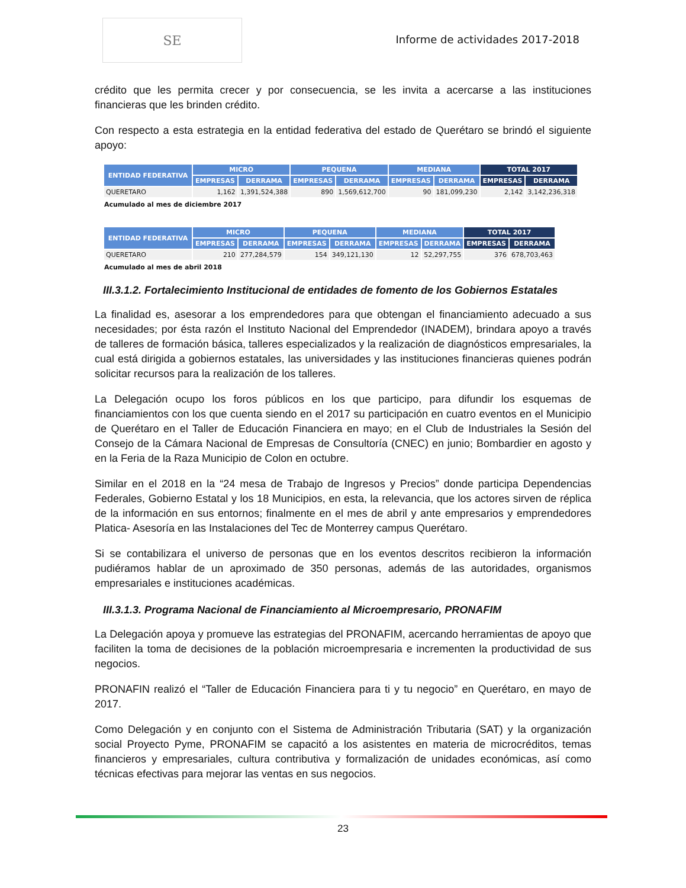SE
Informe de actividades 2017-2018
crédito que les permita crecer y por consecuencia, se les invita a acercarse a las instituciones financieras que les brinden crédito.
Con respecto a esta estrategia en la entidad federativa del estado de Querétaro se brindó el siguiente apoyo:
| ENTIDAD FEDERATIVA | MICRO | | PEQUENA | | MEDIANA | | TOTAL 2017 | |
| --- | --- | --- | --- | --- | --- | --- | --- | --- |
| | EMPRESAS | DERRAMA | EMPRESAS | DERRAMA | EMPRESAS | DERRAMA | EMPRESAS | DERRAMA |
| QUERETARO | 1,162 | 1,391,524,388 | 890 | 1,569,612,700 | 90 | 181,099,230 | 2,142 | 3,142,236,318 |
Acumulado al mes de diciembre 2017
| ENTIDAD FEDERATIVA | MICRO | | PEQUENA | | MEDIANA | | TOTAL 2017 | |
| --- | --- | --- | --- | --- | --- | --- | --- | --- |
| | EMPRESAS | DERRAMA | EMPRESAS | DERRAMA | EMPRESAS | DERRAMA | EMPRESAS | DERRAMA |
| QUERETARO | 210 | 277,284,579 | 154 | 349,121,130 | 12 | 52,297,755 | 376 | 678,703,463 |
Acumulado al mes de abril 2018
III.3.1.2. Fortalecimiento Institucional de entidades de fomento de los Gobiernos Estatales
La finalidad es, asesorar a los emprendedores para que obtengan el financiamiento adecuado a sus necesidades; por ésta razón el Instituto Nacional del Emprendedor (INADEM), brindara apoyo a través de talleres de formación básica, talleres especializados y la realización de diagnósticos empresariales, la cual está dirigida a gobiernos estatales, las universidades y las instituciones financieras quienes podrán solicitar recursos para la realización de los talleres.
La Delegación ocupo los foros públicos en los que participo, para difundir los esquemas de financiamientos con los que cuenta siendo en el 2017 su participación en cuatro eventos en el Municipio de Querétaro en el Taller de Educación Financiera en mayo; en el Club de Industriales la Sesión del Consejo de la Cámara Nacional de Empresas de Consultoría (CNEC) en junio; Bombardier en agosto y en la Feria de la Raza Municipio de Colon en octubre.
Similar en el 2018 en la “24 mesa de Trabajo de Ingresos y Precios” donde participa Dependencias Federales, Gobierno Estatal y los 18 Municipios, en esta, la relevancia, que los actores sirven de réplica de la información en sus entornos; finalmente en el mes de abril y ante empresarios y emprendedores Platica- Asesoría en las Instalaciones del Tec de Monterrey campus Querétaro.
Si se contabilizara el universo de personas que en los eventos descritos recibieron la información pudiéramos hablar de un aproximado de 350 personas, además de las autoridades, organismos empresariales e instituciones académicas.
III.3.1.3. Programa Nacional de Financiamiento al Microempresario, PRONAFIM
La Delegación apoya y promueve las estrategias del PRONAFIM, acercando herramientas de apoyo que faciliten la toma de decisiones de la población microempresaria e incrementen la productividad de sus negocios.
PRONAFIN realizó el “Taller de Educación Financiera para ti y tu negocio” en Querétaro, en mayo de 2017.
Como Delegación y en conjunto con el Sistema de Administración Tributaria (SAT) y la organización social Proyecto Pyme, PRONAFIM se capacitó a los asistentes en materia de microcréditos, temas financieros y empresariales, cultura contributiva y formalización de unidades económicas, así como técnicas efectivas para mejorar las ventas en sus negocios.
23